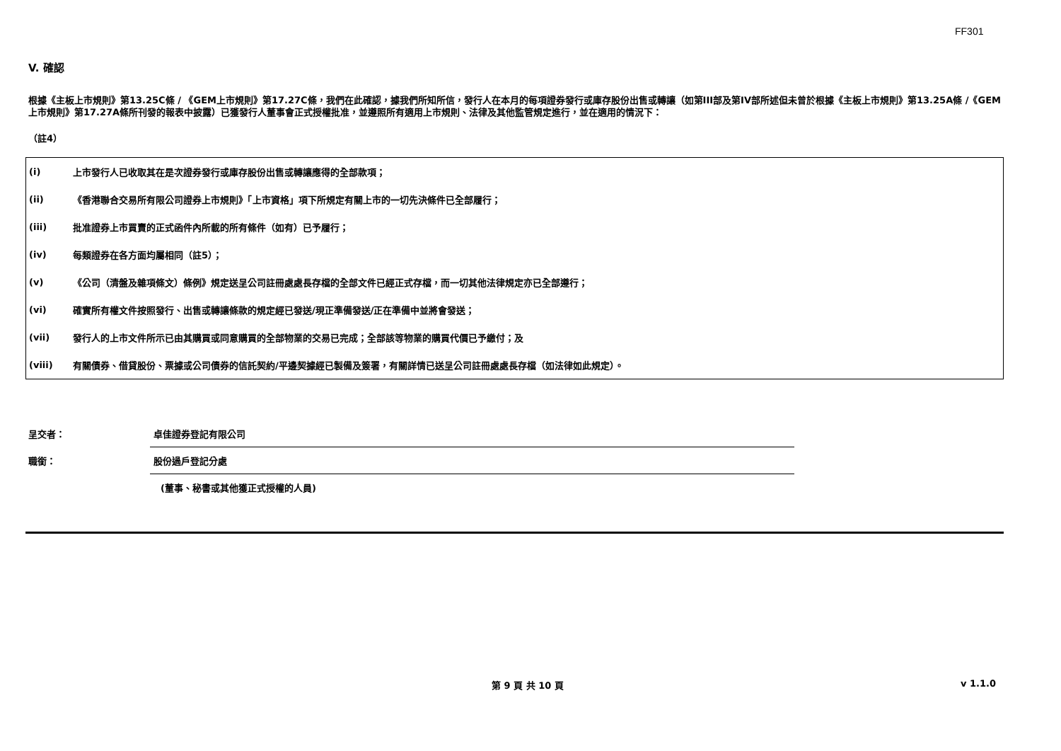FF301
V. 確認
根據《主板上市規則》第13.25C條 / 《GEM上市規則》第17.27C條，我們在此確認，據我們所知所信，發行人在本月的每項證券發行或庫存股份出售或轉讓（如第III部及第IV部所述但未曾於根據《主板上市規則》第13.25A條 /《GEM上市規則》第17.27A條所刊發的報表中披露）已獲發行人董事會正式授權批准，並遵照所有適用上市規則、法律及其他監管規定進行，並在適用的情況下：
（註4）
| (i) | 上市發行人已收取其在是次證券發行或庫存股份出售或轉讓應得的全部款項； |
| (ii) | 《香港聯合交易所有限公司證券上市規則》「上市資格」項下所規定有關上市的一切先決條件已全部履行； |
| (iii) | 批准證券上市買賣的正式函件內所載的所有條件（如有）已予履行； |
| (iv) | 每類證券在各方面均屬相同（註5）； |
| (v) | 《公司（清盤及雜項條文）條例》規定送呈公司註冊處處長存檔的全部文件已經正式存檔，而一切其他法律規定亦已全部遵行； |
| (vi) | 確實所有權文件按照發行、出售或轉讓條款的規定經已發送/現正準備發送/正在準備中並將會發送； |
| (vii) | 發行人的上市文件所示已由其購買或同意購買的全部物業的交易已完成；全部該等物業的購買代價已予繳付；及 |
| (viii) | 有關債券、借貸股份、票據或公司債券的信託契約/平邊契據經已製備及簽署，有關詳情已送呈公司註冊處處長存檔（如法律如此規定）。 |
| 呈交者： | 卓佳證券登記有限公司 |
| 職銜： | 股份過戶登記分處 |
| | (董事、秘書或其他獲正式授權的人員) |
第 9 頁 共 10 頁 v 1.1.0